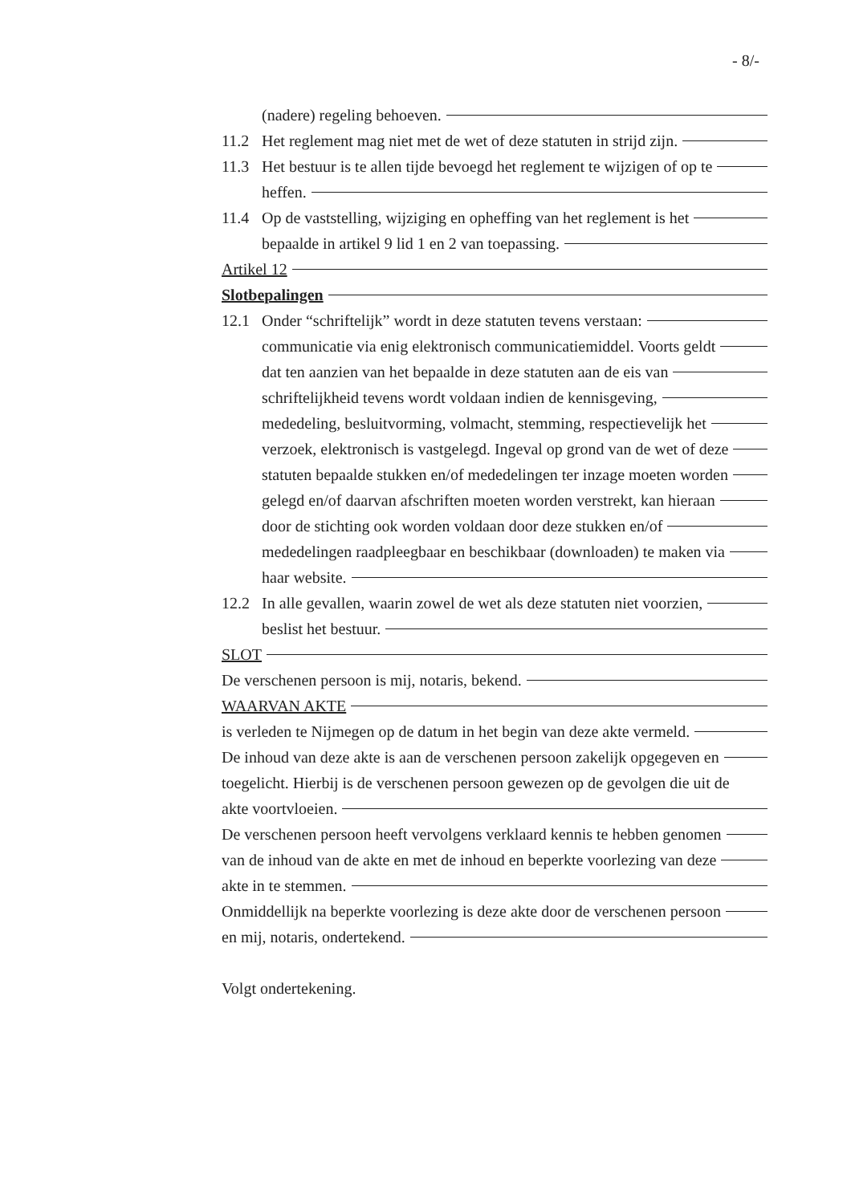- 8/-
(nadere) regeling behoeven.
11.2 Het reglement mag niet met de wet of deze statuten in strijd zijn.
11.3 Het bestuur is te allen tijde bevoegd het reglement te wijzigen of op te
heffen.
11.4 Op de vaststelling, wijziging en opheffing van het reglement is het
bepaalde in artikel 9 lid 1 en 2 van toepassing.
Artikel 12
Slotbepalingen
12.1 Onder “schriftelijk” wordt in deze statuten tevens verstaan:
communicatie via enig elektronisch communicatiemiddel. Voorts geldt
dat ten aanzien van het bepaalde in deze statuten aan de eis van
schriftelijkheid tevens wordt voldaan indien de kennisgeving,
mededeling, besluitvorming, volmacht, stemming, respectievelijk het
verzoek, elektronisch is vastgelegd. Ingeval op grond van de wet of deze
statuten bepaalde stukken en/of mededelingen ter inzage moeten worden
gelegd en/of daarvan afschriften moeten worden verstrekt, kan hieraan
door de stichting ook worden voldaan door deze stukken en/of
mededelingen raadpleegbaar en beschikbaar (downloaden) te maken via
haar website.
12.2 In alle gevallen, waarin zowel de wet als deze statuten niet voorzien,
beslist het bestuur.
SLOT
De verschenen persoon is mij, notaris, bekend.
WAARVAN AKTE
is verleden te Nijmegen op de datum in het begin van deze akte vermeld.
De inhoud van deze akte is aan de verschenen persoon zakelijk opgegeven en
toegelicht. Hierbij is de verschenen persoon gewezen op de gevolgen die uit de
akte voortvloeien.
De verschenen persoon heeft vervolgens verklaard kennis te hebben genomen
van de inhoud van de akte en met de inhoud en beperkte voorlezing van deze
akte in te stemmen.
Onmiddellijk na beperkte voorlezing is deze akte door de verschenen persoon
en mij, notaris, ondertekend.
Volgt ondertekening.